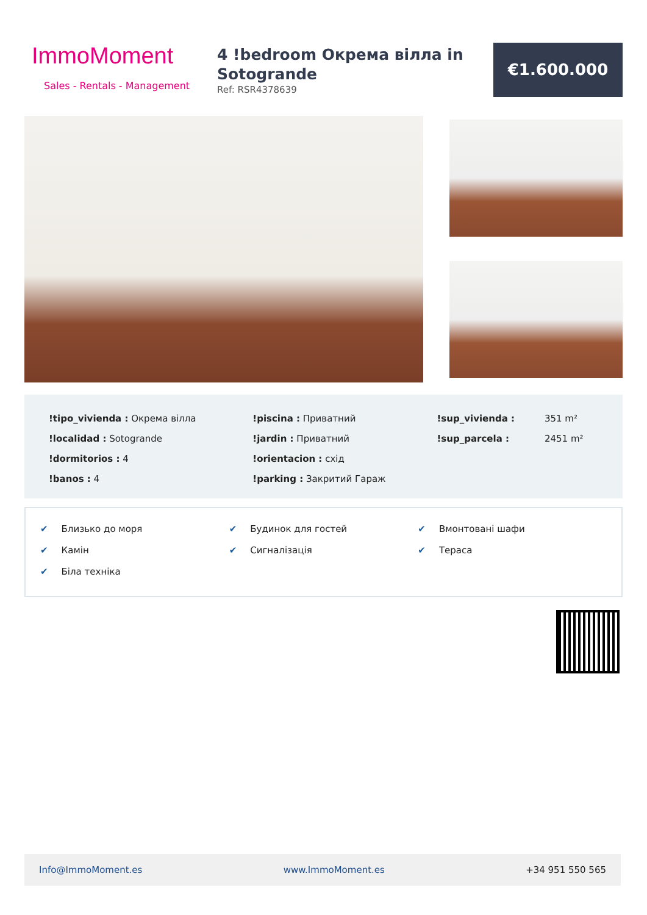ImmoMoment
Sales - Rentals - Management
4 !bedroom Окрема вілла in Sotogrande
Ref: RSR4378639
€1.600.000
| !tipo_vivienda : Окрема вілла | !piscina : Приватний | !sup_vivienda : | 351 m² |
| !localidad : Sotogrande | !jardin : Приватний | !sup_parcela : | 2451 m² |
| !dormitorios : 4 | !orientacion : схід | | |
| !banos : 4 | !parking : Закритий Гараж | | |
| ✔ Близько до моря | ✔ Будинок для гостей | ✔ Вмонтовані шафи |
| ✔ Камін | ✔ Сигналізація | ✔ Тераса |
| ✔ Біла техніка | | |
Info@ImmoMoment.es www.ImmoMoment.es +34 951 550 565